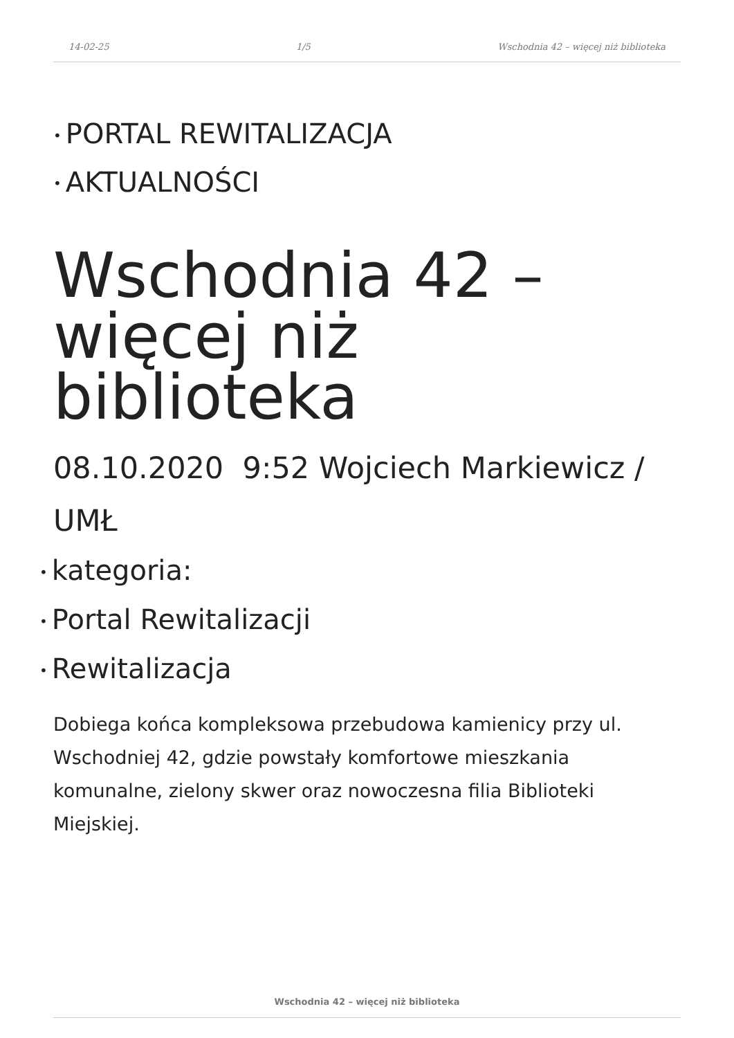14-02-25 1/5 Wschodnia 42 – więcej niż biblioteka
• PORTAL REWITALIZACJA
• AKTUALNOŚCI
Wschodnia 42 – więcej niż biblioteka
08.10.2020 9:52 Wojciech Markiewicz / UMŁ
• kategoria:
• Portal Rewitalizacji
• Rewitalizacja
Dobiega końca kompleksowa przebudowa kamienicy przy ul. Wschodniej 42, gdzie powstały komfortowe mieszkania komunalne, zielony skwer oraz nowoczesna filia Biblioteki Miejskiej.
Wschodnia 42 – więcej niż biblioteka